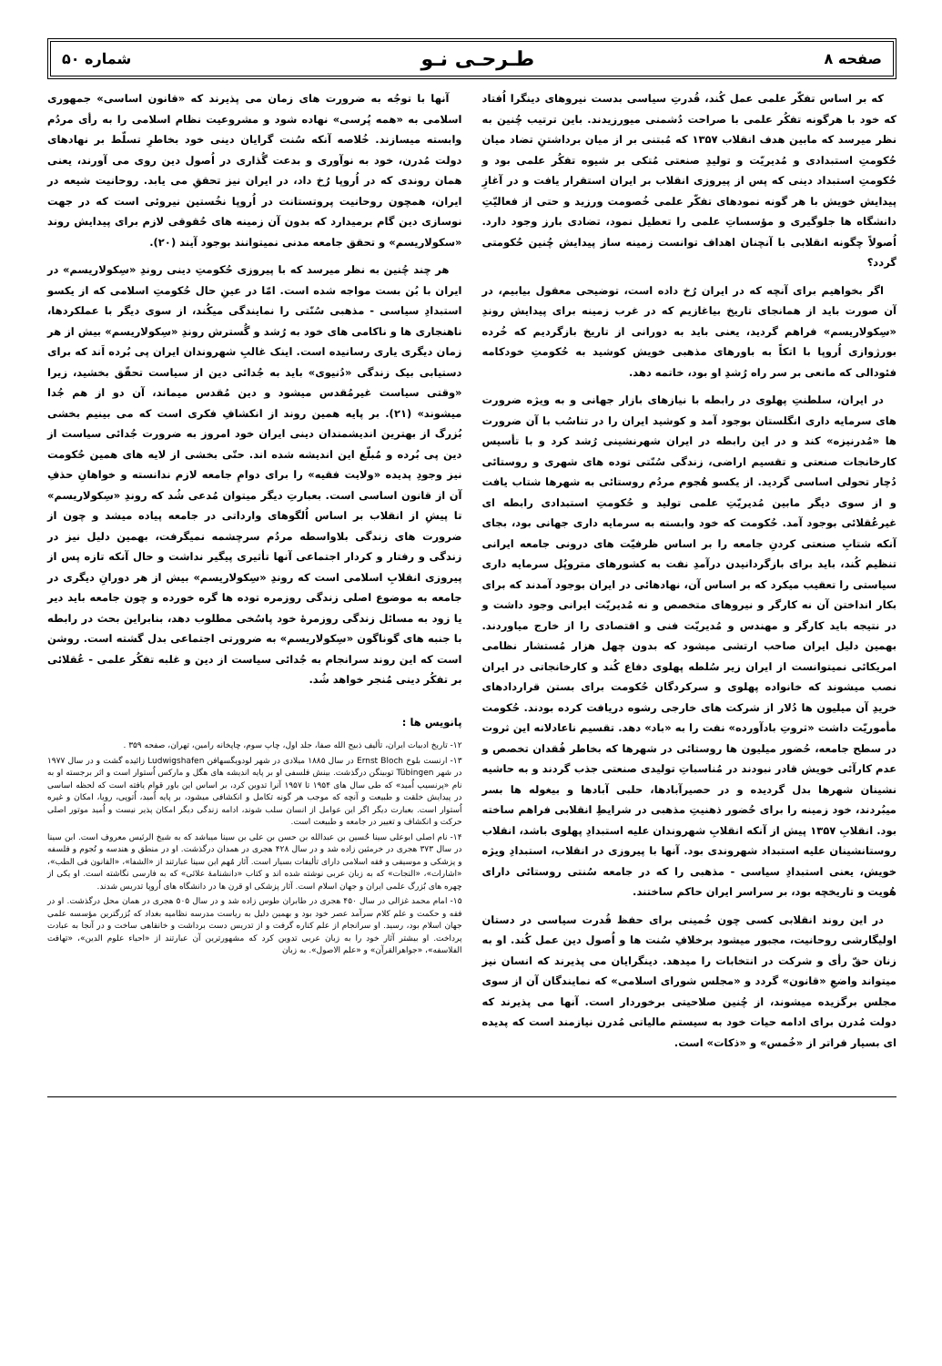صفحه ۸ طـرحـی نـو شماره ۵۰
که بر اساس تفکّر علمی عمل کُند، قُدرتِ سیاسی بدست نیروهای دینگرا اُفتاد که خود با هرگونه تفکُر علمی با صراحت دُشمنی میورزیدند. باین ترتیب چُنین به نظر میرسد که مابین هدف انقلاب ۱۳۵۷ که مُبتنی بر از میان برداشتنِ تضاد میان حُکومتِ استبدادی و مُدیریّت و تولیدِ صنعتی مُتکی بر شیوه تفکُر علمی بود و حُکومتِ استبداد دینی که پس از پیروزی انقلاب بر ایران استقرار یافت و در آغازِ پیدایش خویش با هر گونه نمودهای تفکّر علمی خُصومت ورزید و حتی از فعالیّتِ دانشگاه ها جلوگیری و مؤسساتِ علمی را تعطیل نمود، تضادی بارز وجود دارد. اُصولاً چگونه انقلابی با آنچنان اهداف توانست زمینه ساز پیدایش چُنین حُکومتی گردد؟
اگر بخواهیم برای آنچه که در ایران رُخ داده است، توضیحی معقول بیابیم، در آن صورت باید از همانجای تاریخ بیاغازیم که در غرب زمینه برای پیدایش روندِ «سِکولاریسم» فراهم گردید، یعنی باید به دورانی از تاریخ بازگردیم که خُرده بورژوازی اُروپا با اتکاً به باورهای مذهبی خویش کوشید به حُکومتِ خودکامه فئودالی که مانعی بر سر راه رُشدِ او بود، خاتمه دهد.
در ایران، سلطنتِ پهلوی در رابطه با نیازهای بازار جهانی و به ویژه ضرورت های سرمایه داری انگلستان بوجود آمد و کوشید ایران را در تناسُب با آن ضرورت ها «مُدرنیزه» کند و در این رابطه در ایران شهرنشینی رُشد کرد و با تأسیس کارخانجات صنعتی و تقسیم اراضی، زندگی سُنّتی توده های شهری و روستائی دُچار تحولی اساسی گردید. از یکسو هُجوم مردُم روستائی به شهرها شتاب یافت و از سوی دیگر مابین مُدیریّتِ علمی تولید و حُکومتِ استبدادی رابطه ای غیرعُقلائی بوجود آمد. حُکومت که خود وابسته به سرمایه داری جهانی بود، بجای آنکه شتابِ صنعتی کردنِ جامعه را بر اساس ظرفیّت های درونی جامعه ایرانی تنظیم کُند، باید برای بازگردانیدن درآمدِ نفت به کشورهای متروپُل سرمایه داری سیاستی را تعقیب میکرد که بر اساس آن، نهادهائی در ایران بوجود آمدند که برای بکار انداختن آن نه کارگر و نیروهای متخصص و نه مُدیریّت ایرانی وجود داشت و در نتیجه باید کارگر و مهندس و مُدیریّت فنی و اقتصادی را از خارج میاوردند. بهمین دلیل ایران صاحب ارتشی میشود که بدون چهل هزار مُستشار نظامی امریکائی نمیتوانست از ایران زیر سُلطه پهلوی دفاع کُند و کارخانجاتی در ایران نصب میشوند که خانواده پهلوی و سرکردگان حُکومت برای بستن قراردادهای خریدِ آن میلیون ها دُلار از شرکت های خارجی رشوه دریافت کرده بودند. حُکومت مأموریّت داشت «ثروتِ بادآورده» نفت را به «باد» دهد. تقسیم ناعادلانه این ثروت در سطح جامعه، حُضور میلیون ها روستائی در شهرها که بخاطر فُقدان تخصص و عدم کارآئی خویش قادر نبودند در مُناسباتِ تولیدی صنعتی جذب گردند و به حاشیه نشینان شهرها بدل گردیده و در حصیرآبادها، حلبی آبادها و بیغوله ها بسر میبُردند، خود زمینه را برای حُضور ذهنیتِ مذهبی در شرایطِ انقلابی فراهم ساخته بود. انقلابِ ۱۳۵۷ پیش از آنکه انقلابِ شهروندان علیه استبدادِ پهلوی باشد، انقلاب روستانشینان علیه استبداد شهروندی بود. آنها با پیروزی در انقلاب، استبدادِ ویژه خویش، یعنی استبدادِ سیاسی - مذهبی را که در جامعه سُنتی روستائی دارای هُویت و تاریخچه بود، بر سراسر ایران حاکم ساختند.
در این روند انقلابی کسی چون خُمینی برای حفظ قُدرت سیاسی در دستان اولیگارشی روحانیت، مجبور میشود برخلافِ سُنت ها و اُصول دین عمل کُند. او به زنان حقّ رأی و شرکت در انتخابات را میدهد. دینگرایان می پذیرند که انسان نیز میتواند واضعِ «قانون» گردد و «مجلس شورای اسلامی» که نمایندگان آن از سوی مجلس برگزیده میشوند، از چُنین صلاحیتی برخوردار است. آنها می پذیرند که دولت مُدرن برای ادامه حیات خود به سیستم مالیاتی مُدرن نیازمند است که پدیده ای بسیار فراتر از «خُمس» و «ذکات» است.
آنها با توجُه به ضرورت های زمان می پذیرند که «قانون اساسی» جمهوری اسلامی به «همه پُرسی» نهاده شود و مشروعیت نظام اسلامی را به رأی مردُم وابسته میسازند. خُلاصه آنکه سُنت گرایان دینی خود بخاطرِ تسلّط بر نهادهای دولت مُدرن، خود به نوآوری و بدعت گُذاری در اُصول دین روی می آورند، یعنی همان روندی که در اُروپا رُخ داد، در ایران نیز تحققِ می یابد. روحانیت شیعه در ایران، همچون روحانیت پروتستانت در اُروپا نخُستین نیروئی است که در جهت نوسازی دین گام برمیدارد که بدون آن زمینه های حُقوقی لازم برای پیدایش روند «سکولاریسم» و تحقق جامعه مدنی نمیتوانند بوجود آیند (۲۰).
هر چند چُنین به نظر میرسد که با پیروزی حُکومتِ دینی روندِ «سِکولاریسم» در ایران با بُن بست مواجه شده است. امّا در عینِ حال حُکومتِ اسلامی که از یکسو استبدادِ سیاسی - مذهبی سُنّتی را نمایندگی میکُند، از سوی دیگر با عملکردها، ناهنجاری ها و ناکامی های خود به رُشد و گُسترش روندِ «سِکولاریسم» بیش از هر زمان دیگری یاری رسانیده است. اینک غالبِ شهروندان ایران پی بُرده اَند که برای دستیابی بیک زندگی «دُنیوی» باید به جُدائی دین از سیاست تحقّق بخشید، زیرا «وقتی سیاست غیرمُقدس میشود و دین مُقدس میماند، آن دو از هم جُدا میشوند» (۲۱). بر پایه همین روند از انکشافِ فکری است که می بینیم بخشی بُزرگ از بهترین اندیشمندان دینی ایران خود امروز به ضرورت جُدائی سیاست از دین پی بُرده و مُبلّغ این اندیشه شده اند. حتّی بخشی از لایه های همین حُکومت نیز وجودِ پدیده «ولایت فقیه» را برای دوامِ جامعه لازم ندانسته و خواهانِ حذفِ آن از قانون اساسی است. بعبارتِ دیگر میتوان مُدعی شُد که روندِ «سِکولاریسم» تا پیشِ از انقلاب بر اساس اُلگوهای وارداتی در جامعه پیاده میشد و چون از ضرورت های زندگی بلاواسطه مردُم سرچشمه نمیگرفت، بهمین دلیل نیز در زندگی و رفتار و کردار اجتماعی آنها تأثیری پیگیر نداشت و حال آنکه تازه پس از پیروزی انقلابِ اسلامی است که روندِ «سِکولاریسم» بیش از هر دورانِ دیگری در جامعه به موضوع اصلی زندگی روزمره توده ها گره خورده و چون جامعه باید دیر یا زود به مسائل زندگی روزمرهٔ خود پاسُخی مطلوب دهد، بنابراین بحث در رابطه با جنبه های گوناگون «سِکولاریسم» به ضرورتی اجتماعی بدل گشته است. روشن است که این روند سرانجام به جُدائی سیاست از دین و غلبه تفکُر علمی - عُقلائی بر تفکُر دینی مُنجر خواهد شُد.
پانویس ها :
۱۲- تاریخ ادبیات ایران، تألیف ذبیح الله صفا، جلد اول، چاپ سوم، چاپخانه رامین، تهران، صفحه ۳۵۹ .
۱۳- ارنست بلوخ Ernst Bloch در سال ۱۸۸۵ میلادی در شهر لودویگسهافن Ludwigshafen زائیده گشت و در سال ۱۹۷۷ در شهر Tübingen توبینگن درگذشت. بینش فلسفی او بر پایه اندیشه های هگل و مارکس اُستوار است و اثر برجسته او به نام «پرنسیپ اُمید» که طی سال های ۱۹۵۴ تا ۱۹۵۷ آنرا تدوین کرد، بر اساس این باور قوام یافته است که لحظه اساسی در پیدایش خلقت و طبیعت و آنچه که موجب هر گونه تکامل و انکشافی میشود، بر پایه اُمید، اُتوپی، رویا، امکان و غیره اُستوار است. بعبارت دیگر اگر این عوامل از انسان سلب شوند، ادامه زندگی دیگر امکان پذیر نیست و اُمید موتور اصلی حرکت و انکشاف و تغییر در جامعه و طبیعت است.
۱۴- نام اصلی ابوعلی سینا حُسین بن عبدالله بن حسن بن علی بن سینا میباشد که به شیخ الرئیس معروف است. ابن سینا در سال ۳۷۳ هجری در خرمثین زاده شد و در سال ۴۲۸ هجری در همدان درگذشت. او در منطق و هندسه و نُجوم و فلسفه و پزشکی و موسیقی و فقه اسلامی دارای تألیفات بسیار است. آثار مُهم ابن سینا عبارتند از «الشفا»، «القانون فی الطب»، «اشارات»، «النجات» که به زبان عربی نوشته شده اند و کتاب «دانشنامهٔ علائی» که به فارسی نگاشته است. او یکی از چهره های بُزرگ علمی ایران و جهان اسلام است. آثار پزشکی او قرن ها در دانشگاه های اُروپا تدریس شدند.
۱۵- امام محمد غزالی در سال ۴۵۰ هجری در طابران طوس زاده شد و در سال ۵۰۵ هجری در همان محل درگذشت. او در فقه و حکمت و علم کلام سرآمد عصر خود بود و بهمین دلیل به ریاست مدرسه نظامیه بغداد که بُزرگترین مؤسسه علمی جهان اسلام بود، رسید. او سرانجام از علم کناره گرفت و از تدریس دست برداشت و خانقاهی ساخت و در آنجا به عبادت پرداخت. او بیشتر آثار خود را به زبان عربی تدوین کرد که مشهورترین آن عبارتند از «احیاء علوم الدین»، «تهافت الفلاسفه»، «جواهرالقرآن» و «علم الاصول». به زبان